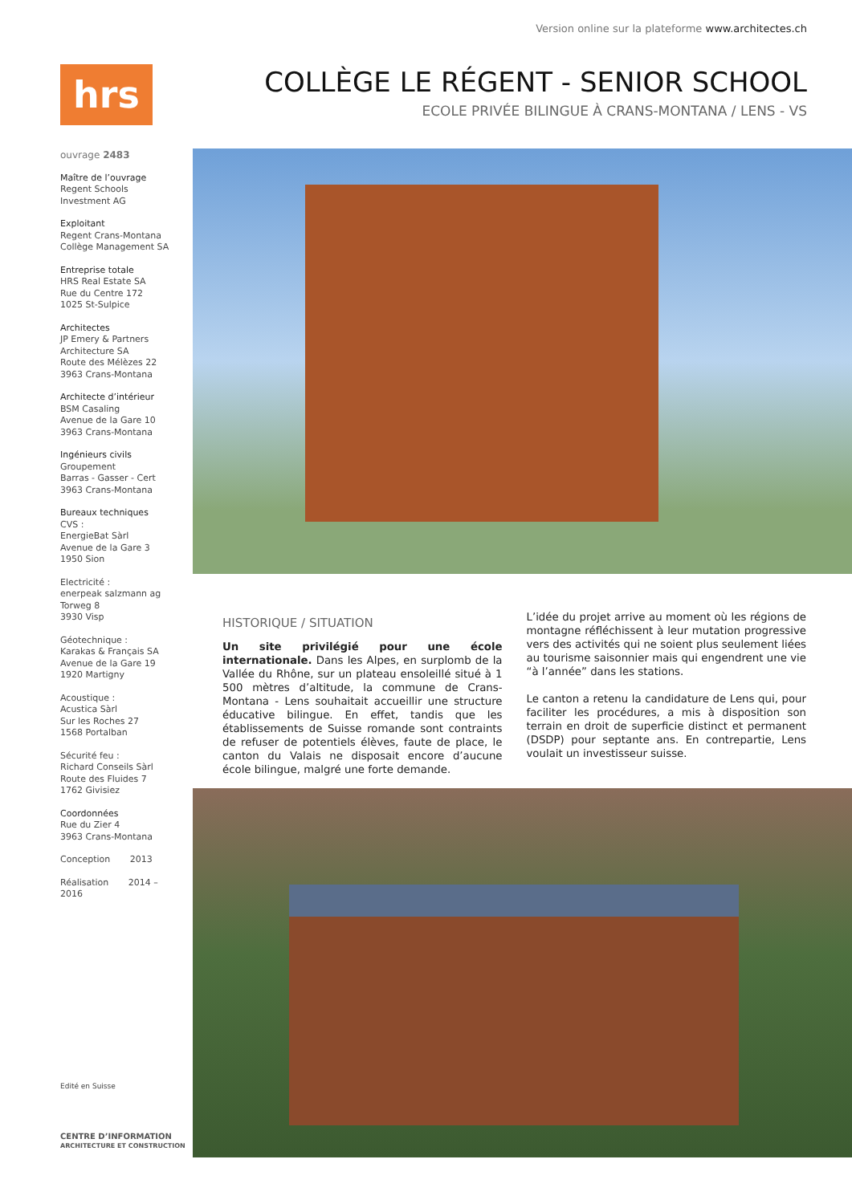Version online sur la plateforme www.architectes.ch
hrs
COLLÈGE LE RÉGENT - SENIOR SCHOOL
ECOLE PRIVÉE BILINGUE À CRANS-MONTANA / LENS - VS
ouvrage 2483
Maître de l’ouvrage
Regent Schools Investment AG
Exploitant
Regent Crans-Montana
Collège Management SA
Entreprise totale
HRS Real Estate SA
Rue du Centre 172
1025 St-Sulpice
Architectes
JP Emery & Partners
Architecture SA
Route des Mélèzes 22
3963 Crans-Montana
Architecte d’intérieur
BSM Casaling
Avenue de la Gare 10
3963 Crans-Montana
Ingénieurs civils
Groupement
Barras - Gasser - Cert
3963 Crans-Montana
Bureaux techniques
CVS :
EnergieBat Sàrl
Avenue de la Gare 3
1950 Sion
Electricité :
enerpeak salzmann ag
Torweg 8
3930 Visp
Géotechnique :
Karakas & Français SA
Avenue de la Gare 19
1920 Martigny
Acoustique :
Acustica Sàrl
Sur les Roches 27
1568 Portalban
Sécurité feu :
Richard Conseils Sàrl
Route des Fluides 7
1762 Givisiez
Coordonnées
Rue du Zier 4
3963 Crans-Montana
Conception 2013
Réalisation 2014 – 2016
HISTORIQUE / SITUATION
Un site privilégié pour une école internationale. Dans les Alpes, en surplomb de la Vallée du Rhône, sur un plateau ensoleillé situé à 1 500 mètres d’altitude, la commune de Crans-Montana - Lens souhaitait accueillir une structure éducative bilingue. En effet, tandis que les établissements de Suisse romande sont contraints de refuser de potentiels élèves, faute de place, le canton du Valais ne disposait encore d’aucune école bilingue, malgré une forte demande.
L’idée du projet arrive au moment où les régions de montagne réfléchissent à leur mutation progressive vers des activités qui ne soient plus seulement liées au tourisme saisonnier mais qui engendrent une vie “à l’année” dans les stations.
Le canton a retenu la candidature de Lens qui, pour faciliter les procédures, a mis à disposition son terrain en droit de superficie distinct et permanent (DSDP) pour septante ans. En contrepartie, Lens voulait un investisseur suisse.
Edité en Suisse
CENTRE D’INFORMATION
ARCHITECTURE ET CONSTRUCTION